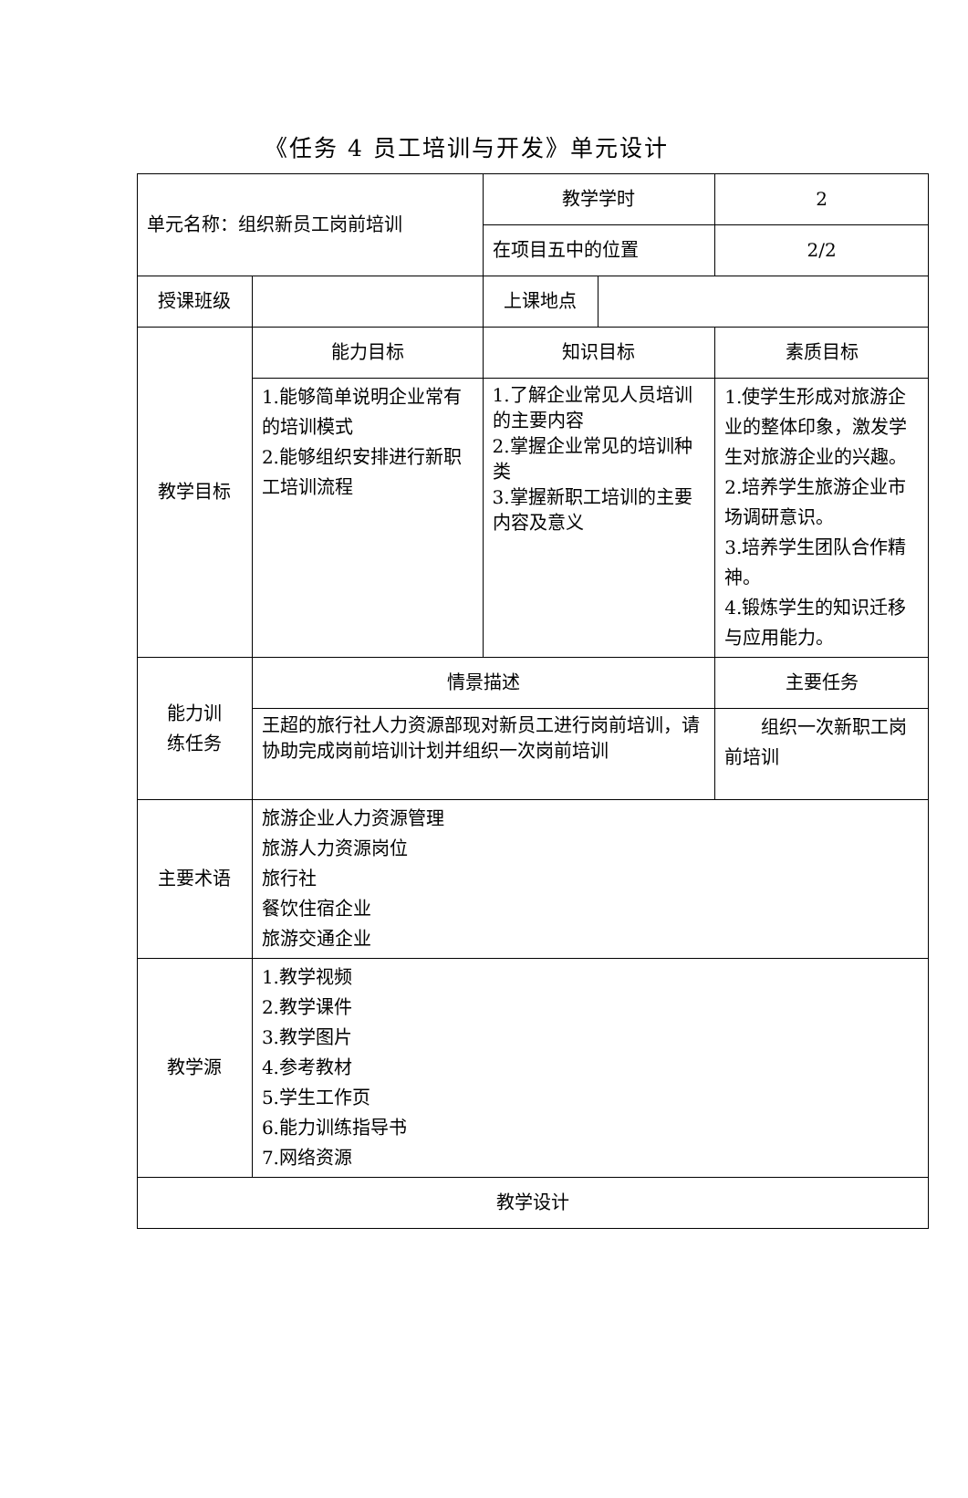《任务 4 员工培训与开发》单元设计
| 单元名称：组织新员工岗前培训 | | 教学学时 | | 2 |
| | | 在项目五中的位置 | | 2/2 |
| 授课班级 | | 上课地点 | | |
| 教学目标 | 能力目标 | 知识目标 | | 素质目标 |
| | 1.能够简单说明企业常有的培训模式 2.能够组织安排进行新职工培训流程 | 1.了解企业常见人员培训的主要内容 2.掌握企业常见的培训种类 3.掌握新职工培训的主要内容及意义 | | 1.使学生形成对旅游企业的整体印象，激发学生对旅游企业的兴趣。 2.培养学生旅游企业市场调研意识。 3.培养学生团队合作精神。 4.锻炼学生的知识迁移与应用能力。 |
| 能力训 练任务 | 情景描述 | | | 主要任务 |
| | 王超的旅行社人力资源部现对新员工进行岗前培训，请协助完成岗前培训计划并组织一次岗前培训 | | | 组织一次新职工岗前培训 |
| 主要术语 | 旅游企业人力资源管理 旅游人力资源岗位 旅行社 餐饮住宿企业 旅游交通企业 | | | |
| 教学源 | 1.教学视频 2.教学课件 3.教学图片 4.参考教材 5.学生工作页 6.能力训练指导书 7.网络资源 | | | |
| 教学设计 | | | | |